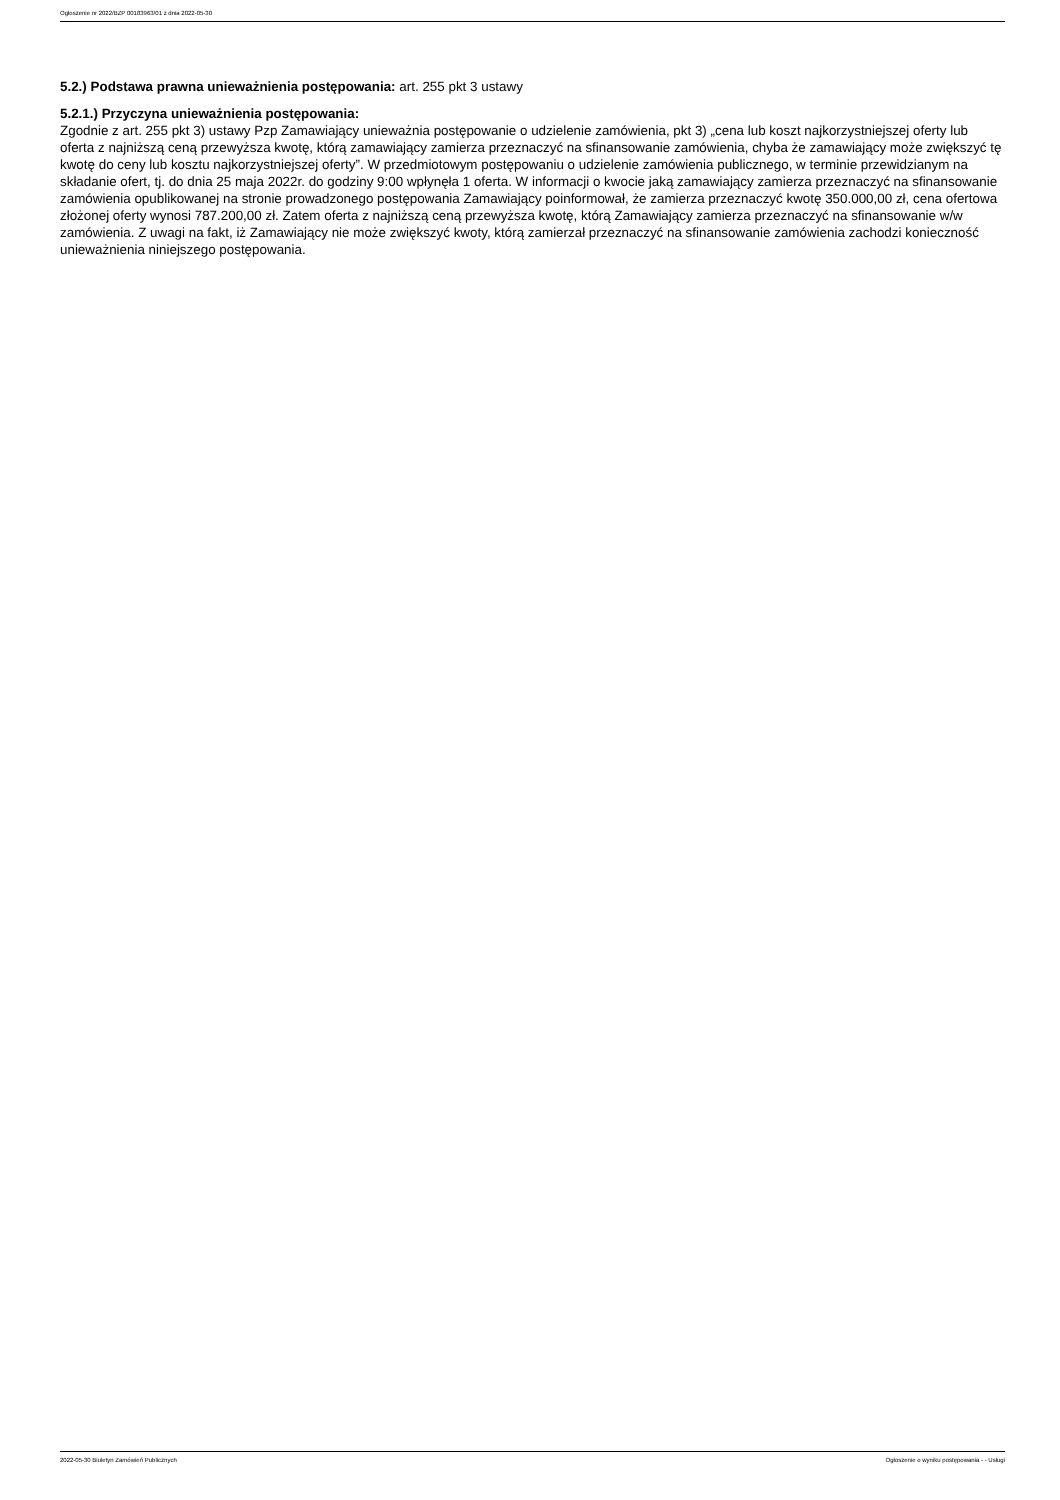Ogłoszenie nr 2022/BZP 00183963/01 z dnia 2022-05-30
5.2.) Podstawa prawna unieważnienia postępowania: art. 255 pkt 3 ustawy
5.2.1.) Przyczyna unieważnienia postępowania:
Zgodnie z art. 255 pkt 3) ustawy Pzp Zamawiający unieważnia postępowanie o udzielenie zamówienia, pkt 3) „cena lub koszt najkorzystniejszej oferty lub oferta z najniższą ceną przewyższa kwotę, którą zamawiający zamierza przeznaczyć na sfinansowanie zamówienia, chyba że zamawiający może zwiększyć tę kwotę do ceny lub kosztu najkorzystniejszej oferty”. W przedmiotowym postępowaniu o udzielenie zamówienia publicznego, w terminie przewidzianym na składanie ofert, tj. do dnia 25 maja 2022r. do godziny 9:00 wpłynęła 1 oferta. W informacji o kwocie jaką zamawiający zamierza przeznaczyć na sfinansowanie zamówienia opublikowanej na stronie prowadzonego postępowania Zamawiający poinformował, że zamierza przeznaczyć kwotę 350.000,00 zł, cena ofertowa złożonej oferty wynosi 787.200,00 zł. Zatem oferta z najniższą ceną przewyższa kwotę, którą Zamawiający zamierza przeznaczyć na sfinansowanie w/w zamówienia. Z uwagi na fakt, iż Zamawiający nie może zwiększyć kwoty, którą zamierzał przeznaczyć na sfinansowanie zamówienia zachodzi konieczność unieważnienia niniejszego postępowania.
2022-05-30 Biuletyn Zamówień Publicznych Ogłoszenie o wyniku postępowania - - Usługi